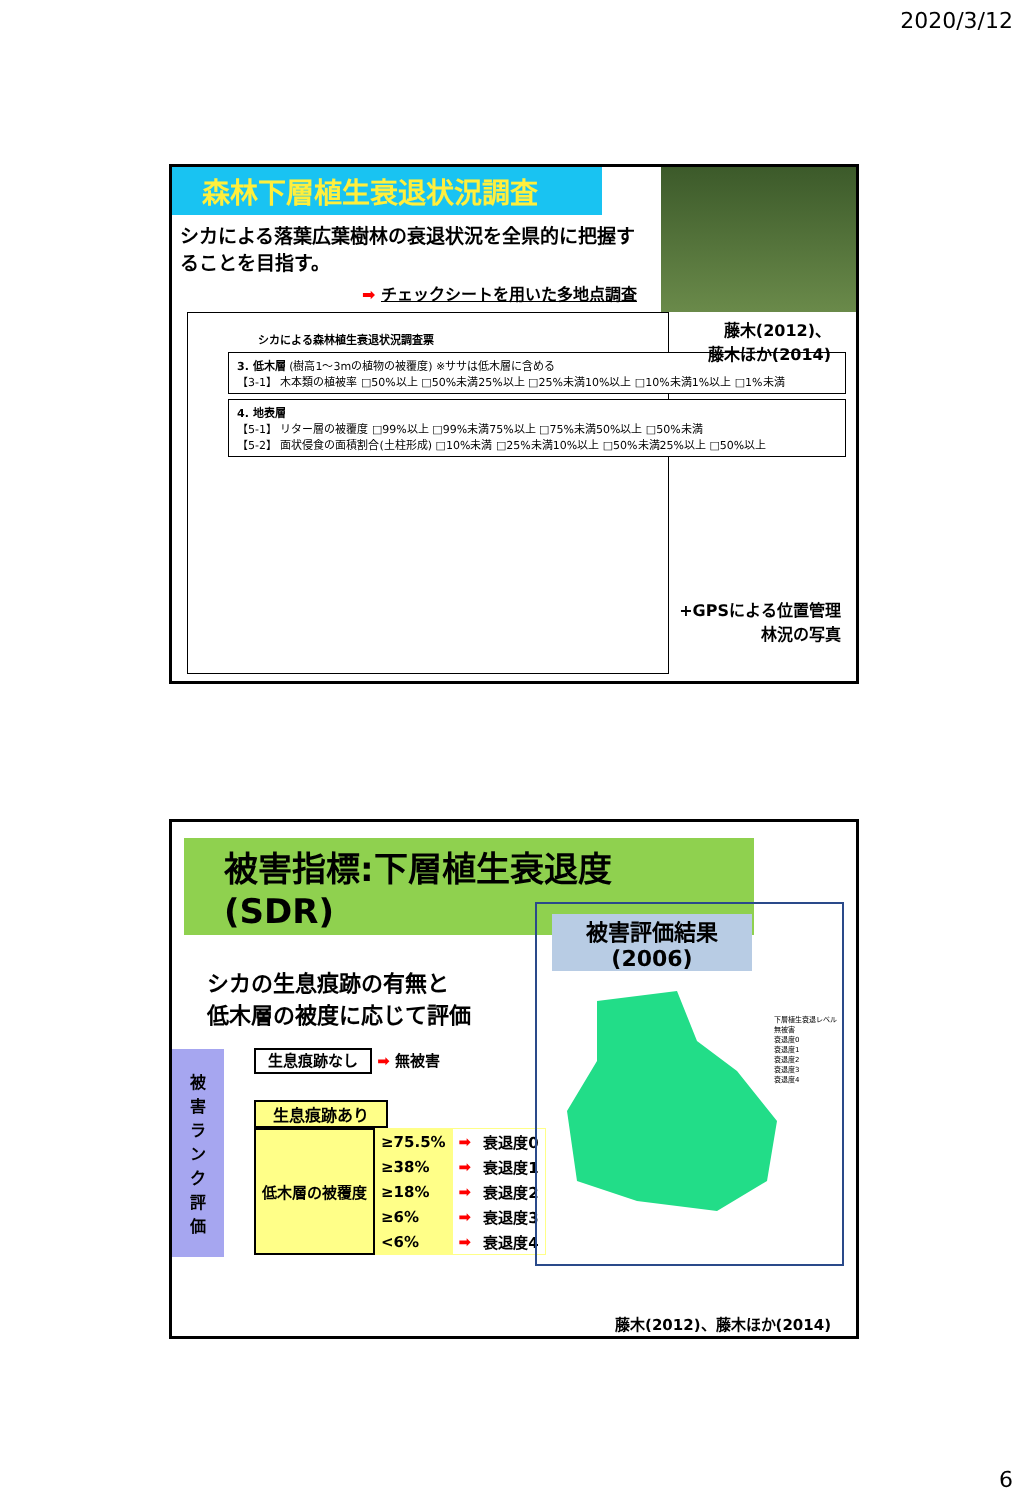2020/3/12
森林下層植生衰退状況調査
シカによる落葉広葉樹林の衰退状況を全県的に把握することを目指す。
➡ チェックシートを用いた多地点調査
シカによる森林植生衰退状況調査票
3. 低木層 (樹高1～3mの植物の被覆度) ※ササは低木層に含める
【3-1】 木本類の植被率 □50%以上 □50%未満25%以上 □25%未満10%以上 □10%未満1%以上 □1%未満
4. 地表層
【5-1】 リター層の被覆度 □99%以上 □99%未満75%以上 □75%未満50%以上 □50%未満
【5-2】 面状侵食の面積割合(土柱形成) □10%未満 □25%未満10%以上 □50%未満25%以上 □50%以上
藤木(2012)、
藤木ほか(2014)
+GPSによる位置管理
林況の写真
被害指標:下層植生衰退度(SDR)
シカの生息痕跡の有無と
低木層の被度に応じて評価
被
害
ラ
ン
ク
評
価
生息痕跡なし ➡ 無被害
生息痕跡あり
| 低木層の被覆度 | ≥75.5% | ➡ | 衰退度0 |
| | ≥38% | ➡ | 衰退度1 |
| | ≥18% | ➡ | 衰退度2 |
| | ≥6% | ➡ | 衰退度3 |
| | <6% | ➡ | 衰退度4 |
被害評価結果
(2006)
下層植生衰退レベル
無被害
衰退度0
衰退度1
衰退度2
衰退度3
衰退度4
藤木(2012)、藤木ほか(2014)
6